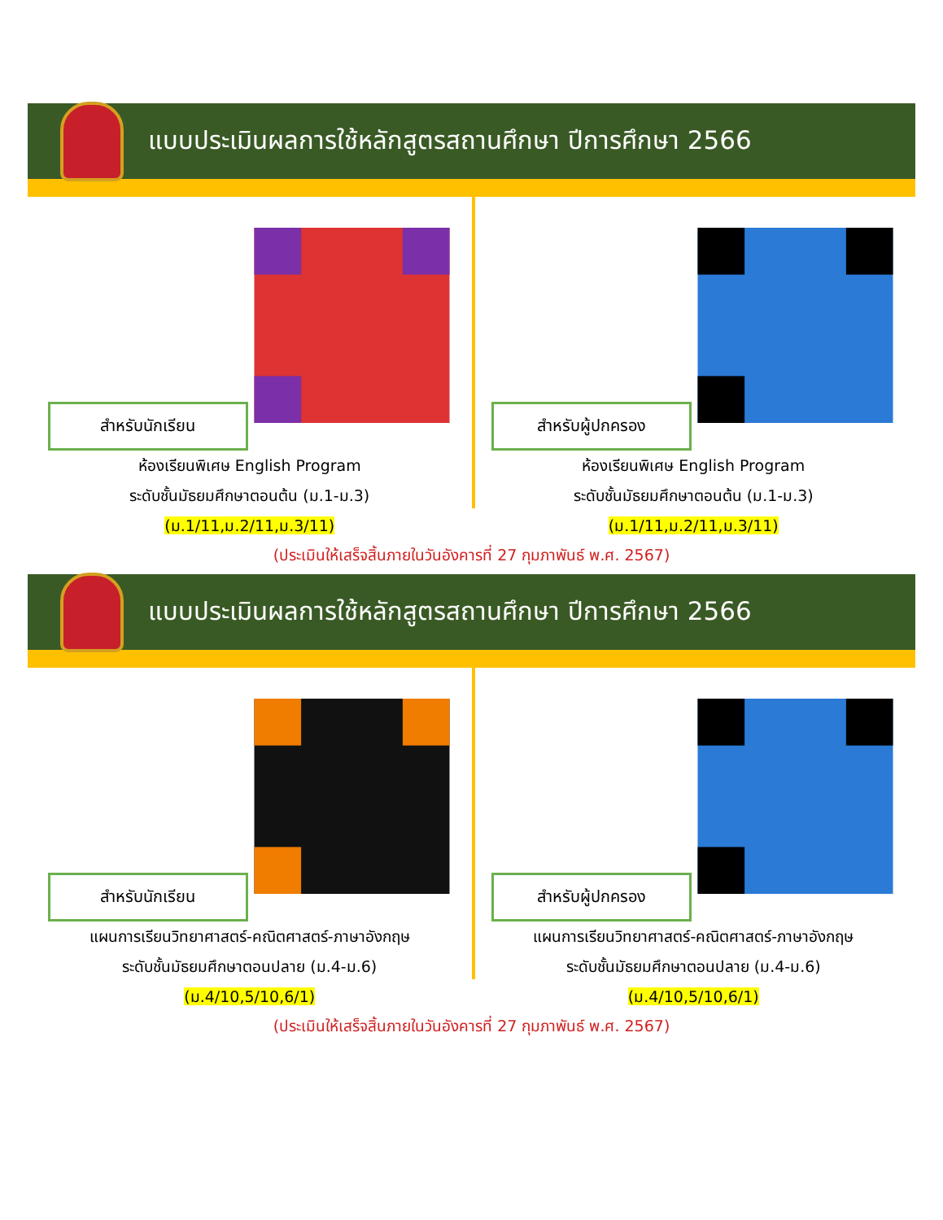แบบประเมินผลการใช้หลักสูตรสถานศึกษา ปีการศึกษา 2566
สำหรับนักเรียน
ห้องเรียนพิเศษ English Program
ระดับชั้นมัธยมศึกษาตอนต้น (ม.1-ม.3)
(ม.1/11,ม.2/11,ม.3/11)
สำหรับผู้ปกครอง
ห้องเรียนพิเศษ English Program
ระดับชั้นมัธยมศึกษาตอนต้น (ม.1-ม.3)
(ม.1/11,ม.2/11,ม.3/11)
(ประเมินให้เสร็จสิ้นภายในวันอังคารที่ 27 กุมภาพันธ์ พ.ศ. 2567)
แบบประเมินผลการใช้หลักสูตรสถานศึกษา ปีการศึกษา 2566
สำหรับนักเรียน
แผนการเรียนวิทยาศาสตร์-คณิตศาสตร์-ภาษาอังกฤษ
ระดับชั้นมัธยมศึกษาตอนปลาย (ม.4-ม.6)
(ม.4/10,5/10,6/1)
สำหรับผู้ปกครอง
แผนการเรียนวิทยาศาสตร์-คณิตศาสตร์-ภาษาอังกฤษ
ระดับชั้นมัธยมศึกษาตอนปลาย (ม.4-ม.6)
(ม.4/10,5/10,6/1)
(ประเมินให้เสร็จสิ้นภายในวันอังคารที่ 27 กุมภาพันธ์ พ.ศ. 2567)